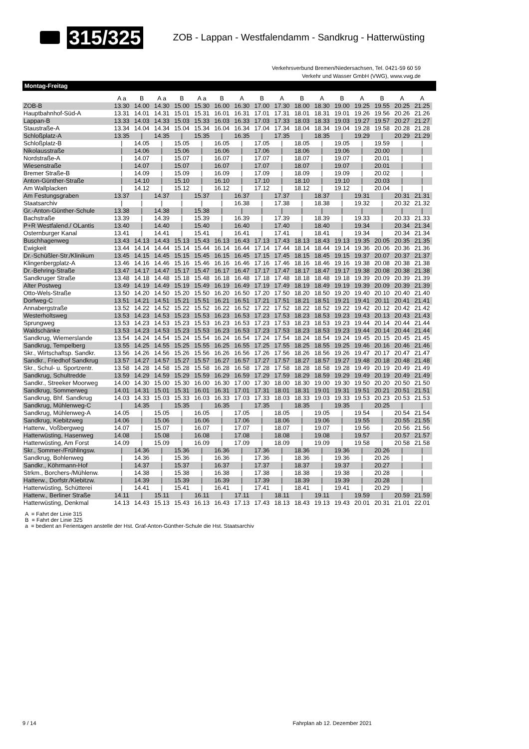315/325 ZOB - Lappan - Westfalendamm - Sandkrug - Hatterwüsting
Verkehrsverbund Bremen/Niedersachsen, Tel. 0421-59 60 59
Verkehr und Wasser GmbH (VWG), www.vwg.de
Montag-Freitag
| | A a | B | A a | B | A a | B | A | B | A | B | A | B | A | B | A | A |
| --- | --- | --- | --- | --- | --- | --- | --- | --- | --- | --- | --- | --- | --- | --- | --- | --- |
| ZOB-B | 13.30 | 14.00 | 14.30 | 15.00 | 15.30 | 16.00 | 16.30 | 17.00 | 17.30 | 18.00 | 18.30 | 19.00 | 19.25 | 19.55 | 20.25 | 21.25 |
| Hauptbahnhof-Süd-A | 13.31 | 14.01 | 14.31 | 15.01 | 15.31 | 16.01 | 16.31 | 17.01 | 17.31 | 18.01 | 18.31 | 19.01 | 19.26 | 19.56 | 20.26 | 21.26 |
| Lappan-B | 13.33 | 14.03 | 14.33 | 15.03 | 15.33 | 16.03 | 16.33 | 17.03 | 17.33 | 18.03 | 18.33 | 19.03 | 19.27 | 19.57 | 20.27 | 21.27 |
| Staustraße-A | 13.34 | 14.04 | 14.34 | 15.04 | 15.34 | 16.04 | 16.34 | 17.04 | 17.34 | 18.04 | 18.34 | 19.04 | 19.28 | 19.58 | 20.28 | 21.28 |
| Schloßplatz-A | 13.35 | / | 14.35 | / | 15.35 | / | 16.35 | / | 17.35 | / | 18.35 | / | 19.29 | / | 20.29 | 21.29 |
| Schloßplatz-B | / | 14.05 | / | 15.05 | / | 16.05 | / | 17.05 | / | 18.05 | / | 19.05 | / | 19.59 | / | / |
| Nikolausstraße | / | 14.06 | / | 15.06 | / | 16.06 | / | 17.06 | / | 18.06 | / | 19.06 | / | 20.00 | / | / |
| Nordstraße-A | / | 14.07 | / | 15.07 | / | 16.07 | / | 17.07 | / | 18.07 | / | 19.07 | / | 20.01 | / | / |
| Wiesenstraße | / | 14.07 | / | 15.07 | / | 16.07 | / | 17.07 | / | 18.07 | / | 19.07 | / | 20.01 | / | / |
| Bremer Straße-B | / | 14.09 | / | 15.09 | / | 16.09 | / | 17.09 | / | 18.09 | / | 19.09 | / | 20.02 | / | / |
| Anton-Günther-Straße | / | 14.10 | / | 15.10 | / | 16.10 | / | 17.10 | / | 18.10 | / | 19.10 | / | 20.03 | / | / |
| Am Wallplacken | / | 14.12 | / | 15.12 | / | 16.12 | / | 17.12 | / | 18.12 | / | 19.12 | / | 20.04 | / | / |
| Am Festungsgraben | 13.37 | / | 14.37 | / | 15.37 | / | 16.37 | / | 17.37 | / | 18.37 | / | 19.31 | / | 20.31 | 21.31 |
| Staatsarchiv | / | / | / | / | / | / | 16.38 | / | 17.38 | / | 18.38 | / | 19.32 | / | 20.32 | 21.32 |
| Gr.-Anton-Günther-Schule | 13.38 | / | 14.38 | / | 15.38 | / | / | / | / | / | / | / | / | / | / | / |
| Bachstraße | 13.39 | / | 14.39 | / | 15.39 | / | 16.39 | / | 17.39 | / | 18.39 | / | 19.33 | / | 20.33 | 21.33 |
| P+R Westfalend./ OLantis | 13.40 | / | 14.40 | / | 15.40 | / | 16.40 | / | 17.40 | / | 18.40 | / | 19.34 | / | 20.34 | 21.34 |
| Osternburger Kanal | 13.41 | / | 14.41 | / | 15.41 | / | 16.41 | / | 17.41 | / | 18.41 | / | 19.34 | / | 20.34 | 21.34 |
| Buschhagenweg | 13.43 | 14.13 | 14.43 | 15.13 | 15.43 | 16.13 | 16.43 | 17.13 | 17.43 | 18.13 | 18.43 | 19.13 | 19.35 | 20.05 | 20.35 | 21.35 |
| Ewigkeit | 13.44 | 14.14 | 14.44 | 15.14 | 15.44 | 16.14 | 16.44 | 17.14 | 17.44 | 18.14 | 18.44 | 19.14 | 19.36 | 20.06 | 20.36 | 21.36 |
| Dr.-Schüßler-Str./Klinikum | 13.45 | 14.15 | 14.45 | 15.15 | 15.45 | 16.15 | 16.45 | 17.15 | 17.45 | 18.15 | 18.45 | 19.15 | 19.37 | 20.07 | 20.37 | 21.37 |
| Klingenbergplatz-A | 13.46 | 14.16 | 14.46 | 15.16 | 15.46 | 16.16 | 16.46 | 17.16 | 17.46 | 18.16 | 18.46 | 19.16 | 19.38 | 20.08 | 20.38 | 21.38 |
| Dr.-Behring-Straße | 13.47 | 14.17 | 14.47 | 15.17 | 15.47 | 16.17 | 16.47 | 17.17 | 17.47 | 18.17 | 18.47 | 19.17 | 19.38 | 20.08 | 20.38 | 21.38 |
| Sandkruger Straße | 13.48 | 14.18 | 14.48 | 15.18 | 15.48 | 16.18 | 16.48 | 17.18 | 17.48 | 18.18 | 18.48 | 19.18 | 19.39 | 20.09 | 20.39 | 21.39 |
| Alter Postweg | 13.49 | 14.19 | 14.49 | 15.19 | 15.49 | 16.19 | 16.49 | 17.19 | 17.49 | 18.19 | 18.49 | 19.19 | 19.39 | 20.09 | 20.39 | 21.39 |
| Otto-Wels-Straße | 13.50 | 14.20 | 14.50 | 15.20 | 15.50 | 16.20 | 16.50 | 17.20 | 17.50 | 18.20 | 18.50 | 19.20 | 19.40 | 20.10 | 20.40 | 21.40 |
| Dorfweg-C | 13.51 | 14.21 | 14.51 | 15.21 | 15.51 | 16.21 | 16.51 | 17.21 | 17.51 | 18.21 | 18.51 | 19.21 | 19.41 | 20.11 | 20.41 | 21.41 |
| Annabergstraße | 13.52 | 14.22 | 14.52 | 15.22 | 15.52 | 16.22 | 16.52 | 17.22 | 17.52 | 18.22 | 18.52 | 19.22 | 19.42 | 20.12 | 20.42 | 21.42 |
| Westerholtsweg | 13.53 | 14.23 | 14.53 | 15.23 | 15.53 | 16.23 | 16.53 | 17.23 | 17.53 | 18.23 | 18.53 | 19.23 | 19.43 | 20.13 | 20.43 | 21.43 |
| Sprungweg | 13.53 | 14.23 | 14.53 | 15.23 | 15.53 | 16.23 | 16.53 | 17.23 | 17.53 | 18.23 | 18.53 | 19.23 | 19.44 | 20.14 | 20.44 | 21.44 |
| Waldschänke | 13.53 | 14.23 | 14.53 | 15.23 | 15.53 | 16.23 | 16.53 | 17.23 | 17.53 | 18.23 | 18.53 | 19.23 | 19.44 | 20.14 | 20.44 | 21.44 |
| Sandkrug, Wiemerslande | 13.54 | 14.24 | 14.54 | 15.24 | 15.54 | 16.24 | 16.54 | 17.24 | 17.54 | 18.24 | 18.54 | 19.24 | 19.45 | 20.15 | 20.45 | 21.45 |
| Sandkrug, Tempelberg | 13.55 | 14.25 | 14.55 | 15.25 | 15.55 | 16.25 | 16.55 | 17.25 | 17.55 | 18.25 | 18.55 | 19.25 | 19.46 | 20.16 | 20.46 | 21.46 |
| Skr., Wirtschaftsp. Sandkr. | 13.56 | 14.26 | 14.56 | 15.26 | 15.56 | 16.26 | 16.56 | 17.26 | 17.56 | 18.26 | 18.56 | 19.26 | 19.47 | 20.17 | 20.47 | 21.47 |
| Sandkr., Friedhof Sandkrug | 13.57 | 14.27 | 14.57 | 15.27 | 15.57 | 16.27 | 16.57 | 17.27 | 17.57 | 18.27 | 18.57 | 19.27 | 19.48 | 20.18 | 20.48 | 21.48 |
| Skr., Schul- u. Sportzentr. | 13.58 | 14.28 | 14.58 | 15.28 | 15.58 | 16.28 | 16.58 | 17.28 | 17.58 | 18.28 | 18.58 | 19.28 | 19.49 | 20.19 | 20.49 | 21.49 |
| Sandkrug, Schultredde | 13.59 | 14.29 | 14.59 | 15.29 | 15.59 | 16.29 | 16.59 | 17.29 | 17.59 | 18.29 | 18.59 | 19.29 | 19.49 | 20.19 | 20.49 | 21.49 |
| Sandkr., Streeker Moorweg | 14.00 | 14.30 | 15.00 | 15.30 | 16.00 | 16.30 | 17.00 | 17.30 | 18.00 | 18.30 | 19.00 | 19.30 | 19.50 | 20.20 | 20.50 | 21.50 |
| Sandkrug, Sommerweg | 14.01 | 14.31 | 15.01 | 15.31 | 16.01 | 16.31 | 17.01 | 17.31 | 18.01 | 18.31 | 19.01 | 19.31 | 19.51 | 20.21 | 20.51 | 21.51 |
| Sandkrug, Bhf. Sandkrug | 14.03 | 14.33 | 15.03 | 15.33 | 16.03 | 16.33 | 17.03 | 17.33 | 18.03 | 18.33 | 19.03 | 19.33 | 19.53 | 20.23 | 20.53 | 21.53 |
| Sandkrug, Mühlenweg-C | / | 14.35 | / | 15.35 | / | 16.35 | / | 17.35 | / | 18.35 | / | 19.35 | / | 20.25 | / | / |
| Sandkrug, Mühlenweg-A | 14.05 | / | 15.05 | / | 16.05 | / | 17.05 | / | 18.05 | / | 19.05 | / | 19.54 | / | 20.54 | 21.54 |
| Sandkrug, Kiebitzweg | 14.06 | / | 15.06 | / | 16.06 | / | 17.06 | / | 18.06 | / | 19.06 | / | 19.55 | / | 20.55 | 21.55 |
| Hatterw., Voßbergweg | 14.07 | / | 15.07 | / | 16.07 | / | 17.07 | / | 18.07 | / | 19.07 | / | 19.56 | / | 20.56 | 21.56 |
| Hatterwüsting, Hasenweg | 14.08 | / | 15.08 | / | 16.08 | / | 17.08 | / | 18.08 | / | 19.08 | / | 19.57 | / | 20.57 | 21.57 |
| Hatterwüsting, Am Forst | 14.09 | / | 15.09 | / | 16.09 | / | 17.09 | / | 18.09 | / | 19.09 | / | 19.58 | / | 20.58 | 21.58 |
| Skr., Sommer-/Frühlingsw. | / | 14.36 | / | 15.36 | / | 16.36 | / | 17.36 | / | 18.36 | / | 19.36 | / | 20.26 | / | / |
| Sandkrug, Bohlenweg | / | 14.36 | / | 15.36 | / | 16.36 | / | 17.36 | / | 18.36 | / | 19.36 | / | 20.26 | / | / |
| Sandkr., Köhrmann-Hof | / | 14.37 | / | 15.37 | / | 16.37 | / | 17.37 | / | 18.37 | / | 19.37 | / | 20.27 | / | / |
| Strkm., Borchers-/Mühlenw. | / | 14.38 | / | 15.38 | / | 16.38 | / | 17.38 | / | 18.38 | / | 19.38 | / | 20.28 | / | / |
| Hatterw., Dorfstr./Kiebitzw. | / | 14.39 | / | 15.39 | / | 16.39 | / | 17.39 | / | 18.39 | / | 19.39 | / | 20.28 | / | / |
| Hatterwüsting, Schütterei | / | 14.41 | / | 15.41 | / | 16.41 | / | 17.41 | / | 18.41 | / | 19.41 | / | 20.29 | / | / |
| Hatterw., Berliner Straße | 14.11 | / | 15.11 | / | 16.11 | / | 17.11 | / | 18.11 | / | 19.11 | / | 19.59 | / | 20.59 | 21.59 |
| Hatterwüsting, Denkmal | 14.13 | 14.43 | 15.13 | 15.43 | 16.13 | 16.43 | 17.13 | 17.43 | 18.13 | 18.43 | 19.13 | 19.43 | 20.01 | 20.31 | 21.01 | 22.01 |
A = Fahrt der Linie 315
B = Fahrt der Linie 325
a = bedient an Ferientagen anstelle der Hst. Graf-Anton-Günther-Schule die Hst. Staatsarchiv
9 / 14 Fahrplan ab 12. Dezember 2021